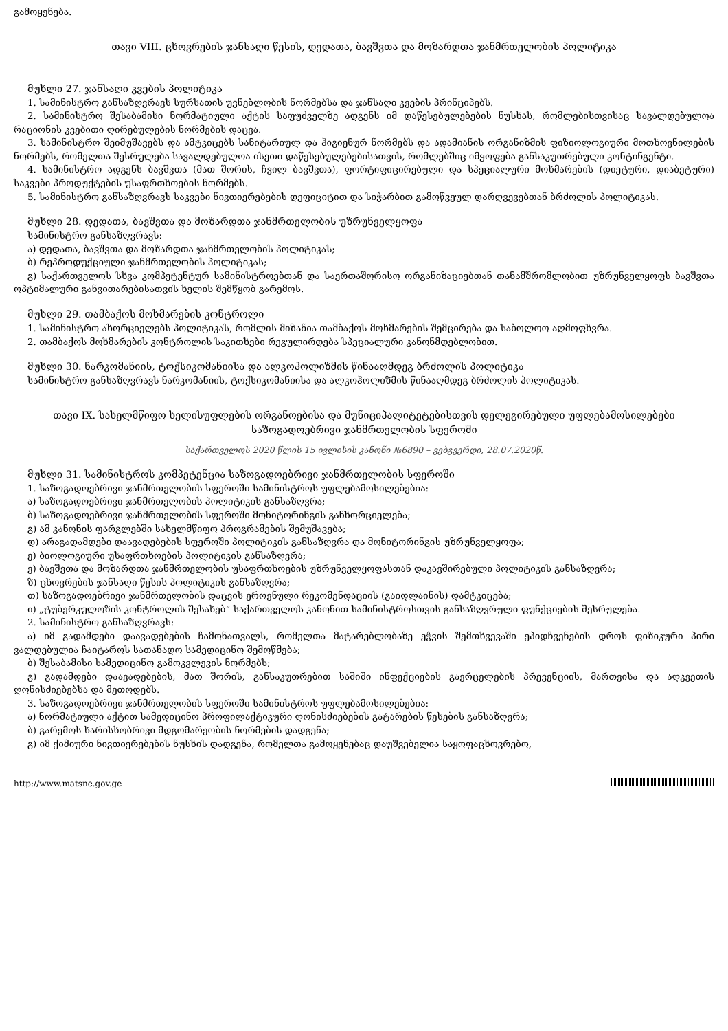გამოყენება.
თავი VIII. ცხოვრების ჯანსაღი წესის, დედათა, ბავშვთა და მოზარდთა ჯანმრთელობის პოლიტიკა
მუხლი 27. ჯანსაღი კვების პოლიტიკა
1. სამინისტრო განსაზღვრავს სურსათის უვნებლობის ნორმებსა და ჯანსაღი კვების პრინციპებს.
2. სამინისტრო შესაბამისი ნორმატიული აქტის საფუძველზე ადგენს იმ დაწესებულებების ნუსხას, რომლებისთვისაც სავალდებულოა რაციონის კვებითი ღირებულების ნორმების დაცვა.
3. სამინისტრო შეიმუშავებს და ამტკიცებს სანიტარიულ და ჰიგიენურ ნორმებს და ადამიანის ორგანიზმის ფიზიოლოგიური მოთხოვნილების ნორმებს, რომელთა შესრულება სავალდებულოა ისეთი დაწესებულებებისათვის, რომლებშიც იმყოფება განსაკუთრებული კონტინგენტი.
4. სამინისტრო ადგენს ბავშვთა (მათ შორის, ჩვილ ბავშვთა), ფორტიფიცირებული და სპეციალური მოხმარების (დიეტური, დიაბეტური) საკვები პროდუქტების უსაფრთხოების ნორმებს.
5. სამინისტრო განსაზღვრავს საკვები ნივთიერებების დეფიციტით და სიჭარბით გამოწვეულ დარღვევებთან ბრძოლის პოლიტიკას.
მუხლი 28. დედათა, ბავშვთა და მოზარდთა ჯანმრთელობის უზრუნველყოფა
სამინისტრო განსაზღვრავს:
ა) დედათა, ბავშვთა და მოზარდთა ჯანმრთელობის პოლიტიკას;
ბ) რეპროდუქციული ჯანმრთელობის პოლიტიკას;
გ) საქართველოს სხვა კომპეტენტურ სამინისტროებთან და საერთაშორისო ორგანიზაციებთან თანამშრომლობით უზრუნველყოფს ბავშვთა ოპტიმალური განვითარებისათვის ხელის შემწყობ გარემოს.
მუხლი 29. თამბაქოს მოხმარების კონტროლი
1. სამინისტრო ახორციელებს პოლიტიკას, რომლის მიზანია თამბაქოს მოხმარების შემცირება და საბოლოო აღმოფხვრა.
2. თამბაქოს მოხმარების კონტროლის საკითხები რეგულირდება სპეციალური კანონმდებლობით.
მუხლი 30. ნარკომანიის, ტოქსიკომანიისა და ალკოჰოლიზმის წინააღმდეგ ბრძოლის პოლიტიკა
სამინისტრო განსაზღვრავს ნარკომანიის, ტოქსიკომანიისა და ალკოჰოლიზმის წინააღმდეგ ბრძოლის პოლიტიკას.
თავი IX. სახელმწიფო ხელისუფლების ორგანოებისა და მუნიციპალიტეტებისთვის დელეგირებული უფლებამოსილებები საზოგადოებრივი ჯანმრთელობის სფეროში
საქართველოს 2020 წლის 15 ივლისის კანონი №6890 – ვებგვერდი, 28.07.2020წ.
მუხლი 31. სამინისტროს კომპეტენცია საზოგადოებრივი ჯანმრთელობის სფეროში
1. საზოგადოებრივი ჯანმრთელობის სფეროში სამინისტროს უფლებამოსილებებია:
ა) საზოგადოებრივი ჯანმრთელობის პოლიტიკის განსაზღვრა;
ბ) საზოგადოებრივი ჯანმრთელობის სფეროში მონიტორინგის განხორციელება;
გ) ამ კანონის ფარგლებში სახელმწიფო პროგრამების შემუშავება;
დ) არაგადამდები დაავადებების სფეროში პოლიტიკის განსაზღვრა და მონიტორინგის უზრუნველყოფა;
ე) ბიოლოგიური უსაფრთხოების პოლიტიკის განსაზღვრა;
ვ) ბავშვთა და მოზარდთა ჯანმრთელობის უსაფრთხოების უზრუნველყოფასთან დაკავშირებული პოლიტიკის განსაზღვრა;
ზ) ცხოვრების ჯანსაღი წესის პოლიტიკის განსაზღვრა;
თ) საზოგადოებრივი ჯანმრთელობის დაცვის ეროვნული რეკომენდაციის (გაიდლაინის) დამტკიცება;
ი) „ტუბერკულოზის კონტროლის შესახებ“ საქართველოს კანონით სამინისტროსთვის განსაზღვრული ფუნქციების შესრულება.
2. სამინისტრო განსაზღვრავს:
ა) იმ გადამდები დაავადებების ჩამონათვალს, რომელთა მატარებლობაზე ეჭვის შემთხვევაში ეპიდჩვენების დროს ფიზიკური პირი ვალდებულია ჩაიტაროს სათანადო სამედიცინო შემოწმება;
ბ) შესაბამისი სამედიცინო გამოკვლევის ნორმებს;
გ) გადამდები დაავადებების, მათ შორის, განსაკუთრებით საშიში ინფექციების გავრცელების პრევენციის, მართვისა და აღკვეთის ღონისძიებებსა და მეთოდებს.
3. საზოგადოებრივი ჯანმრთელობის სფეროში სამინისტროს უფლებამოსილებებია:
ა) ნორმატიული აქტით სამედიცინო პროფილაქტიკური ღონისძიებების გატარების წესების განსაზღვრა;
ბ) გარემოს ხარისხობრივი მდგომარეობის ნორმების დადგენა;
გ) იმ ქიმიური ნივთიერებების ნუსხის დადგენა, რომელთა გამოყენებაც დაუშვებელია საყოფაცხოვრებო,
http://www.matsne.gov.ge